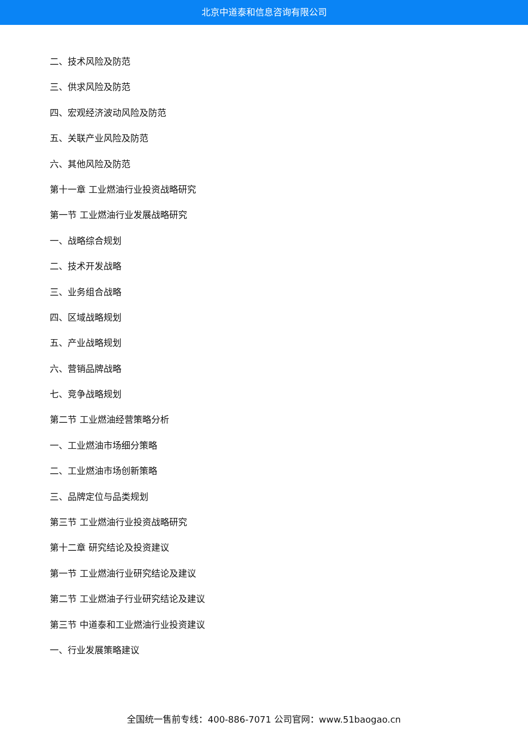北京中道泰和信息咨询有限公司
二、技术风险及防范
三、供求风险及防范
四、宏观经济波动风险及防范
五、关联产业风险及防范
六、其他风险及防范
第十一章 工业燃油行业投资战略研究
第一节 工业燃油行业发展战略研究
一、战略综合规划
二、技术开发战略
三、业务组合战略
四、区域战略规划
五、产业战略规划
六、营销品牌战略
七、竞争战略规划
第二节 工业燃油经营策略分析
一、工业燃油市场细分策略
二、工业燃油市场创新策略
三、品牌定位与品类规划
第三节 工业燃油行业投资战略研究
第十二章 研究结论及投资建议
第一节 工业燃油行业研究结论及建议
第二节 工业燃油子行业研究结论及建议
第三节 中道泰和工业燃油行业投资建议
一、行业发展策略建议
全国统一售前专线：400-886-7071 公司官网：www.51baogao.cn